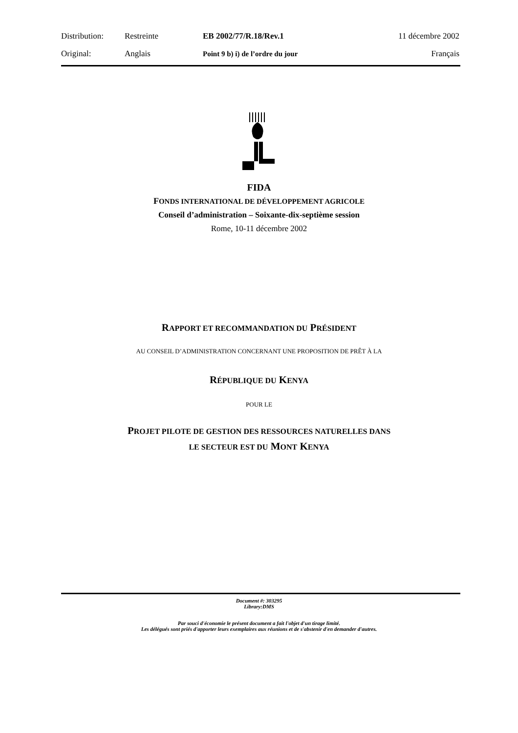| Distribution: | Restreinte | EB 2002/77/R.18/Rev.1 | 11 décembre 2002 |
| Original: | Anglais | Point 9 b) i) de l’ordre du jour | Français |
FIDA
FONDS INTERNATIONAL DE DÉVELOPPEMENT AGRICOLE
Conseil d’administration – Soixante-dix-septième session
Rome, 10-11 décembre 2002
RAPPORT ET RECOMMANDATION DU PRÉSIDENT
AU CONSEIL D’ADMINISTRATION CONCERNANT UNE PROPOSITION DE PRÊT À LA
RÉPUBLIQUE DU KENYA
POUR LE
PROJET PILOTE DE GESTION DES RESSOURCES NATURELLES DANS
LE SECTEUR EST DU MONT KENYA
Document #: 303295
Library:DMS
Par souci d'économie le présent document a fait l'objet d'un tirage limité.
Les délégués sont priés d'apporter leurs exemplaires aux réunions et de s'abstenir d'en demander d'autres.